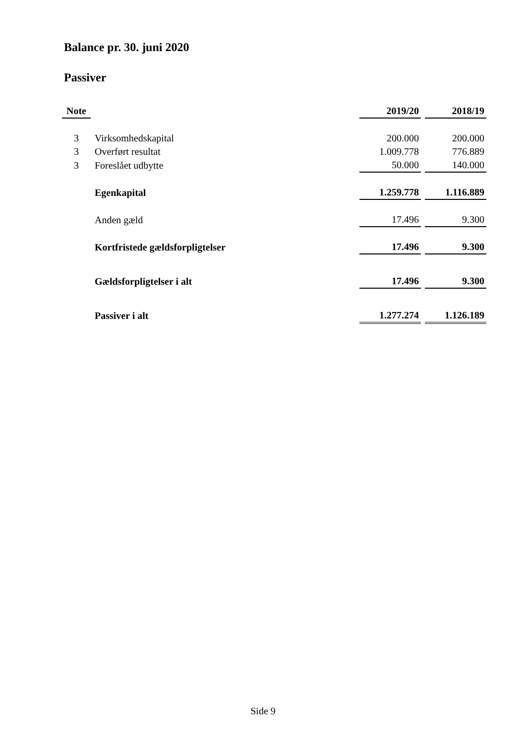Balance pr. 30. juni 2020
Passiver
| Note | | 2019/20 | | 2018/19 |
| 3 | Virksomhedskapital | 200.000 | | 200.000 |
| 3 | Overført resultat | 1.009.778 | | 776.889 |
| 3 | Foreslået udbytte | 50.000 | | 140.000 |
| | Egenkapital | 1.259.778 | | 1.116.889 |
| | Anden gæld | 17.496 | | 9.300 |
| | Kortfristede gældsforpligtelser | 17.496 | | 9.300 |
| | Gældsforpligtelser i alt | 17.496 | | 9.300 |
| | Passiver i alt | 1.277.274 | | 1.126.189 |
Side 9